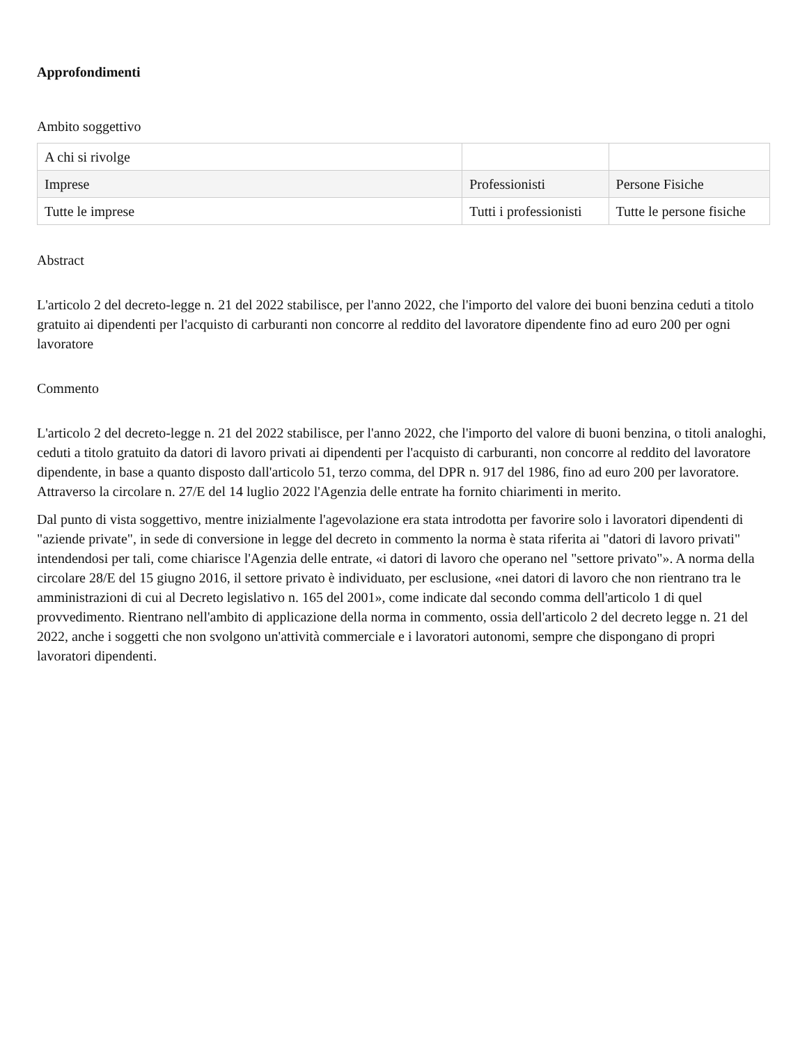Approfondimenti
Ambito soggettivo
| A chi si rivolge | | |
| Imprese | Professionisti | Persone Fisiche |
| Tutte le imprese | Tutti i professionisti | Tutte le persone fisiche |
Abstract
L'articolo 2 del decreto-legge n. 21 del 2022 stabilisce, per l'anno 2022, che l'importo del valore dei buoni benzina ceduti a titolo gratuito ai dipendenti per l'acquisto di carburanti non concorre al reddito del lavoratore dipendente fino ad euro 200 per ogni lavoratore
Commento
L'articolo 2 del decreto-legge n. 21 del 2022 stabilisce, per l'anno 2022, che l'importo del valore di buoni benzina, o titoli analoghi, ceduti a titolo gratuito da datori di lavoro privati ai dipendenti per l'acquisto di carburanti, non concorre al reddito del lavoratore dipendente, in base a quanto disposto dall'articolo 51, terzo comma, del DPR n. 917 del 1986, fino ad euro 200 per lavoratore. Attraverso la circolare n. 27/E del 14 luglio 2022 l'Agenzia delle entrate ha fornito chiarimenti in merito.
Dal punto di vista soggettivo, mentre inizialmente l'agevolazione era stata introdotta per favorire solo i lavoratori dipendenti di "aziende private", in sede di conversione in legge del decreto in commento la norma è stata riferita ai "datori di lavoro privati" intendendosi per tali, come chiarisce l'Agenzia delle entrate, «i datori di lavoro che operano nel "settore privato"». A norma della circolare 28/E del 15 giugno 2016, il settore privato è individuato, per esclusione, «nei datori di lavoro che non rientrano tra le amministrazioni di cui al Decreto legislativo n. 165 del 2001», come indicate dal secondo comma dell'articolo 1 di quel provvedimento. Rientrano nell'ambito di applicazione della norma in commento, ossia dell'articolo 2 del decreto legge n. 21 del 2022, anche i soggetti che non svolgono un'attività commerciale e i lavoratori autonomi, sempre che dispongano di propri lavoratori dipendenti.